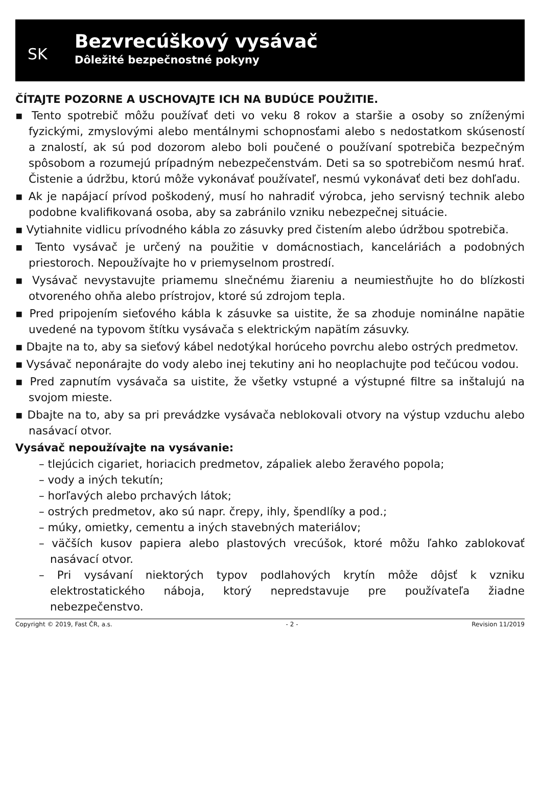SK
Bezvrecúškový vysávač
Dôležité bezpečnostné pokyny
ČÍTAJTE POZORNE A USCHOVAJTE ICH NA BUDÚCE POUŽITIE.
▪ Tento spotrebič môžu používať deti vo veku 8 rokov a staršie a osoby so zníženými fyzickými, zmyslovými alebo mentálnymi schopnosťami alebo s nedostatkom skúseností a znalostí, ak sú pod dozorom alebo boli poučené o používaní spotrebiča bezpečným spôsobom a rozumejú prípadným nebezpečenstvám. Deti sa so spotrebičom nesmú hrať. Čistenie a údržbu, ktorú môže vykonávať používateľ, nesmú vykonávať deti bez dohľadu.
▪ Ak je napájací prívod poškodený, musí ho nahradiť výrobca, jeho servisný technik alebo podobne kvalifikovaná osoba, aby sa zabránilo vzniku nebezpečnej situácie.
▪ Vytiahnite vidlicu prívodného kábla zo zásuvky pred čistením alebo údržbou spotrebiča.
▪ Tento vysávač je určený na použitie v domácnostiach, kanceláriách a podobných priestoroch. Nepoužívajte ho v priemyselnom prostredí.
▪ Vysávač nevystavujte priamemu slnečnému žiareniu a neumiestňujte ho do blízkosti otvoreného ohňa alebo prístrojov, ktoré sú zdrojom tepla.
▪ Pred pripojením sieťového kábla k zásuvke sa uistite, že sa zhoduje nominálne napätie uvedené na typovom štítku vysávača s elektrickým napätím zásuvky.
▪ Dbajte na to, aby sa sieťový kábel nedotýkal horúceho povrchu alebo ostrých predmetov.
▪ Vysávač neponárajte do vody alebo inej tekutiny ani ho neoplachujte pod tečúcou vodou.
▪ Pred zapnutím vysávača sa uistite, že všetky vstupné a výstupné filtre sa inštalujú na svojom mieste.
▪ Dbajte na to, aby sa pri prevádzke vysávača neblokovali otvory na výstup vzduchu alebo nasávací otvor.
Vysávač nepoužívajte na vysávanie:
– tlejúcich cigariet, horiacich predmetov, zápaliek alebo žeravého popola;
– vody a iných tekutín;
– horľavých alebo prchavých látok;
– ostrých predmetov, ako sú napr. črepy, ihly, špendlíky a pod.;
– múky, omietky, cementu a iných stavebných materiálov;
– väčších kusov papiera alebo plastových vrecúšok, ktoré môžu ľahko zablokovať nasávací otvor.
– Pri vysávaní niektorých typov podlahových krytín môže dôjsť k vzniku elektrostatického náboja, ktorý nepredstavuje pre používateľa žiadne nebezpečenstvo.
Copyright © 2019, Fast ČR, a.s. - 2 - Revision 11/2019